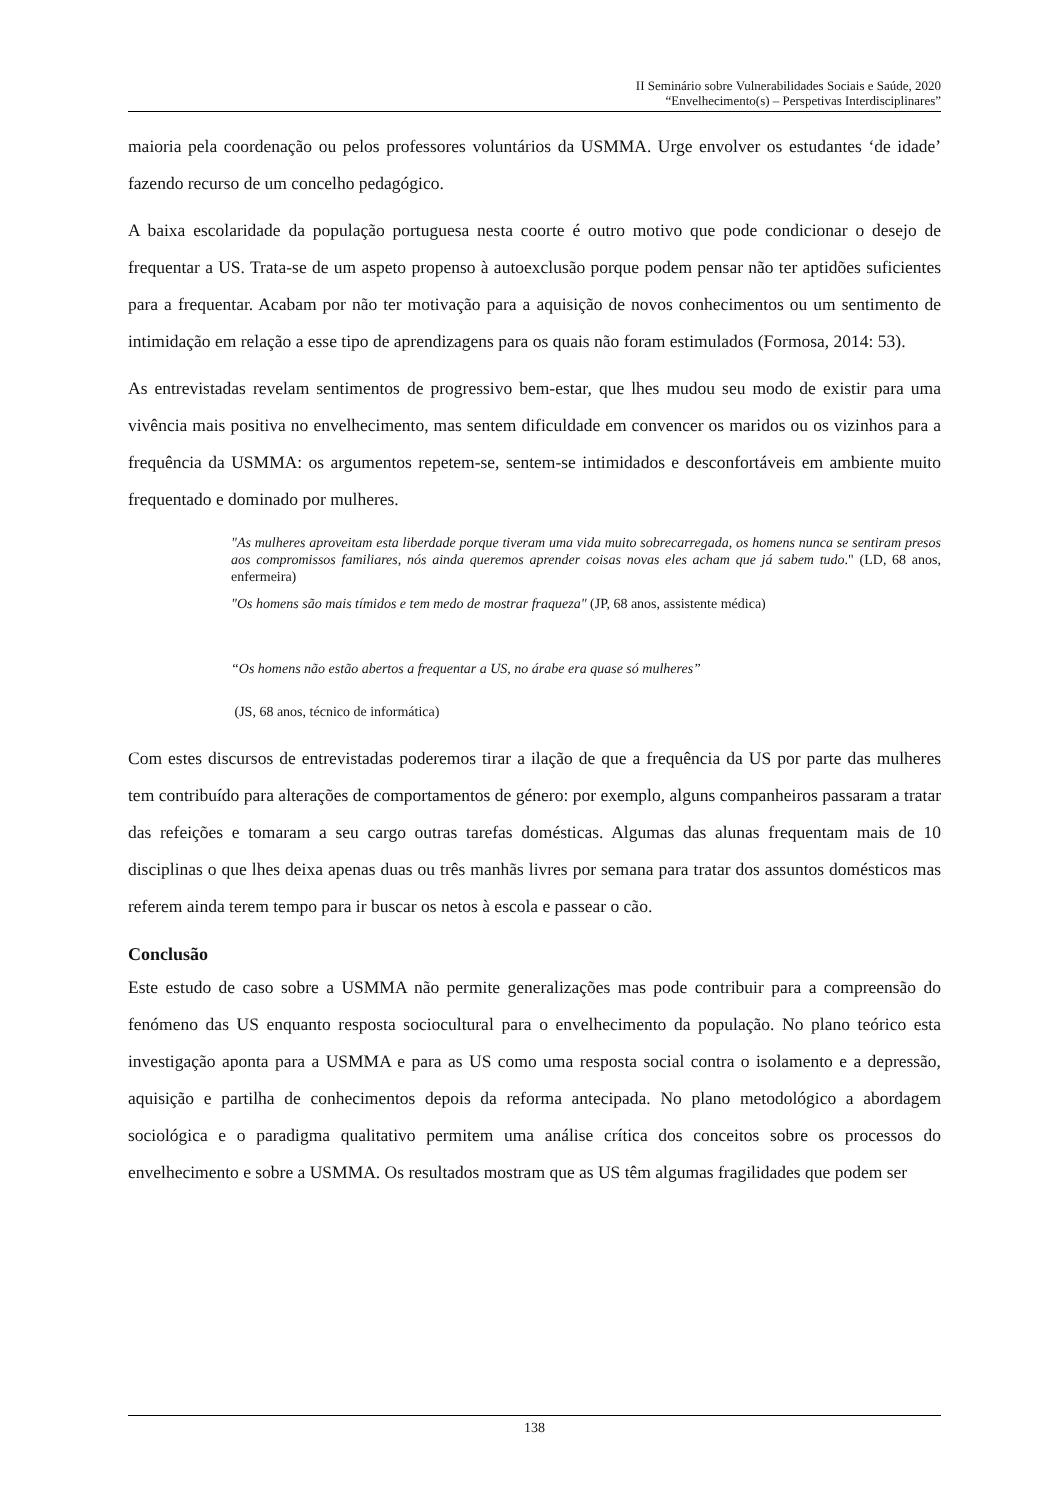II Seminário sobre Vulnerabilidades Sociais e Saúde, 2020
“Envelhecimento(s) – Perspetivas Interdisciplinares”
maioria pela coordenação ou pelos professores voluntários da USMMA. Urge envolver os estudantes ‘de idade’ fazendo recurso de um concelho pedagógico.
A baixa escolaridade da população portuguesa nesta coorte é outro motivo que pode condicionar o desejo de frequentar a US. Trata-se de um aspeto propenso à autoexclusão porque podem pensar não ter aptidões suficientes para a frequentar. Acabam por não ter motivação para a aquisição de novos conhecimentos ou um sentimento de intimidação em relação a esse tipo de aprendizagens para os quais não foram estimulados (Formosa, 2014: 53).
As entrevistadas revelam sentimentos de progressivo bem-estar, que lhes mudou seu modo de existir para uma vivência mais positiva no envelhecimento, mas sentem dificuldade em convencer os maridos ou os vizinhos para a frequência da USMMA: os argumentos repetem-se, sentem-se intimidados e desconfortáveis em ambiente muito frequentado e dominado por mulheres.
"As mulheres aproveitam esta liberdade porque tiveram uma vida muito sobrecarregada, os homens nunca se sentiram presos aos compromissos familiares, nós ainda queremos aprender coisas novas eles acham que já sabem tudo." (LD, 68 anos, enfermeira)
"Os homens são mais tímidos e tem medo de mostrar fraqueza" (JP, 68 anos, assistente médica)
“Os homens não estão abertos a frequentar a US, no árabe era quase só mulheres”
(JS, 68 anos, técnico de informática)
Com estes discursos de entrevistadas poderemos tirar a ilação de que a frequência da US por parte das mulheres tem contribuído para alterações de comportamentos de género: por exemplo, alguns companheiros passaram a tratar das refeições e tomaram a seu cargo outras tarefas domésticas. Algumas das alunas frequentam mais de 10 disciplinas o que lhes deixa apenas duas ou três manhãs livres por semana para tratar dos assuntos domésticos mas referem ainda terem tempo para ir buscar os netos à escola e passear o cão.
Conclusão
Este estudo de caso sobre a USMMA não permite generalizações mas pode contribuir para a compreensão do fenómeno das US enquanto resposta sociocultural para o envelhecimento da população. No plano teórico esta investigação aponta para a USMMA e para as US como uma resposta social contra o isolamento e a depressão, aquisição e partilha de conhecimentos depois da reforma antecipada. No plano metodológico a abordagem sociológica e o paradigma qualitativo permitem uma análise crítica dos conceitos sobre os processos do envelhecimento e sobre a USMMA. Os resultados mostram que as US têm algumas fragilidades que podem ser
138